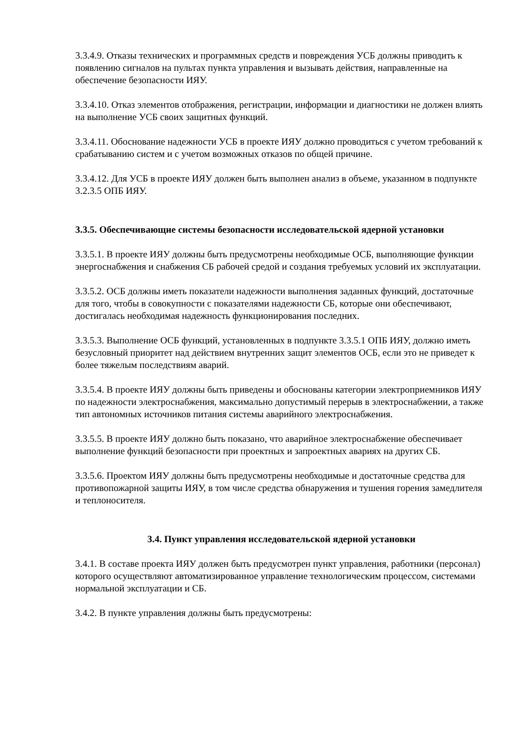3.3.4.9. Отказы технических и программных средств и повреждения УСБ должны приводить к появлению сигналов на пультах пункта управления и вызывать действия, направленные на обеспечение безопасности ИЯУ.
3.3.4.10. Отказ элементов отображения, регистрации, информации и диагностики не должен влиять на выполнение УСБ своих защитных функций.
3.3.4.11. Обоснование надежности УСБ в проекте ИЯУ должно проводиться с учетом требований к срабатыванию систем и с учетом возможных отказов по общей причине.
3.3.4.12. Для УСБ в проекте ИЯУ должен быть выполнен анализ в объеме, указанном в подпункте 3.2.3.5 ОПБ ИЯУ.
3.3.5. Обеспечивающие системы безопасности исследовательской ядерной установки
3.3.5.1. В проекте ИЯУ должны быть предусмотрены необходимые ОСБ, выполняющие функции энергоснабжения и снабжения СБ рабочей средой и создания требуемых условий их эксплуатации.
3.3.5.2. ОСБ должны иметь показатели надежности выполнения заданных функций, достаточные для того, чтобы в совокупности с показателями надежности СБ, которые они обеспечивают, достигалась необходимая надежность функционирования последних.
3.3.5.3. Выполнение ОСБ функций, установленных в подпункте 3.3.5.1 ОПБ ИЯУ, должно иметь безусловный приоритет над действием внутренних защит элементов ОСБ, если это не приведет к более тяжелым последствиям аварий.
3.3.5.4. В проекте ИЯУ должны быть приведены и обоснованы категории электроприемников ИЯУ по надежности электроснабжения, максимально допустимый перерыв в электроснабжении, а также тип автономных источников питания системы аварийного электроснабжения.
3.3.5.5. В проекте ИЯУ должно быть показано, что аварийное электроснабжение обеспечивает выполнение функций безопасности при проектных и запроектных авариях на других СБ.
3.3.5.6. Проектом ИЯУ должны быть предусмотрены необходимые и достаточные средства для противопожарной защиты ИЯУ, в том числе средства обнаружения и тушения горения замедлителя и теплоносителя.
3.4. Пункт управления исследовательской ядерной установки
3.4.1. В составе проекта ИЯУ должен быть предусмотрен пункт управления, работники (персонал) которого осуществляют автоматизированное управление технологическим процессом, системами нормальной эксплуатации и СБ.
3.4.2. В пункте управления должны быть предусмотрены: